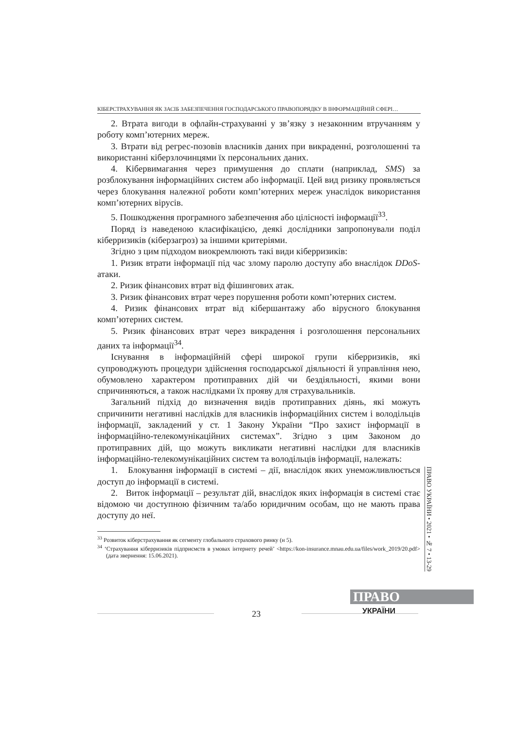КІБЕРСТРАХУВАННЯ ЯК ЗАСІБ ЗАБЕЗПЕЧЕННЯ ГОСПОДАРСЬКОГО ПРАВОПОРЯДКУ В ІНФОРМАЦІЙНІЙ СФЕРІ…
2. Втрата вигоди в офлайн-страхуванні у зв’язку з незаконним втручанням у роботу комп’ютерних мереж.
3. Втрати від регрес-позовів власників даних при викраденні, розголошенні та використанні кіберзлочинцями їх персональних даних.
4. Кібервимагання через примушення до сплати (наприклад, SMS) за розблокування інформаційних систем або інформації. Цей вид ризику проявляється через блокування належної роботи комп’ютерних мереж унаслідок використання комп’ютерних вірусів.
5. Пошкодження програмного забезпечення або цілісності інформації<sup>33</sup>.
Поряд із наведеною класифікацією, деякі дослідники запропонували поділ кіберризиків (кіберзагроз) за іншими критеріями.
Згідно з цим підходом виокремлюють такі види кіберризиків:
1. Ризик втрати інформації під час злому паролю доступу або внаслідок DDoS-атаки.
2. Ризик фінансових втрат від фішингових атак.
3. Ризик фінансових втрат через порушення роботи комп’ютерних систем.
4. Ризик фінансових втрат від кібершантажу або вірусного блокування комп’ютерних систем.
5. Ризик фінансових втрат через викрадення і розголошення персональних даних та інформації<sup>34</sup>.
Існування в інформаційній сфері широкої групи кіберризиків, які супроводжують процедури здійснення господарської діяльності й управління нею, обумовлено характером протиправних дій чи бездіяльності, якими вони спричиняються, а також наслідками їх прояву для страхувальників.
Загальний підхід до визначення видів протиправних діянь, які можуть спричинити негативні наслідків для власників інформаційних систем і володільців інформації, закладений у ст. 1 Закону України “Про захист інформації в інформаційно-телекомунікаційних системах”. Згідно з цим Законом до протиправних дій, що можуть викликати негативні наслідки для власників інформаційно-телекомунікаційних систем та володільців інформації, належать:
1. Блокування інформації в системі – дії, внаслідок яких унеможливлюється доступ до інформації в системі.
2. Виток інформації – результат дій, внаслідок яких інформація в системі стає відомою чи доступною фізичним та/або юридичним особам, що не мають права доступу до неї.
<sup>33</sup> Розвиток кіберстрахування як сегменту глобального страхового ринку (н 5).
<sup>34</sup> ‘Страхування кіберризиків підприємств в умовах інтернету речей’ <https://kon-insurance.mnau.edu.ua/files/work_2019/20.pdf> (дата звернення: 15.06.2021).
ПРАВО УКРАЇНИ • 2021 • № 7 • 13-29
ПРАВО
УКРАЇНИ
23